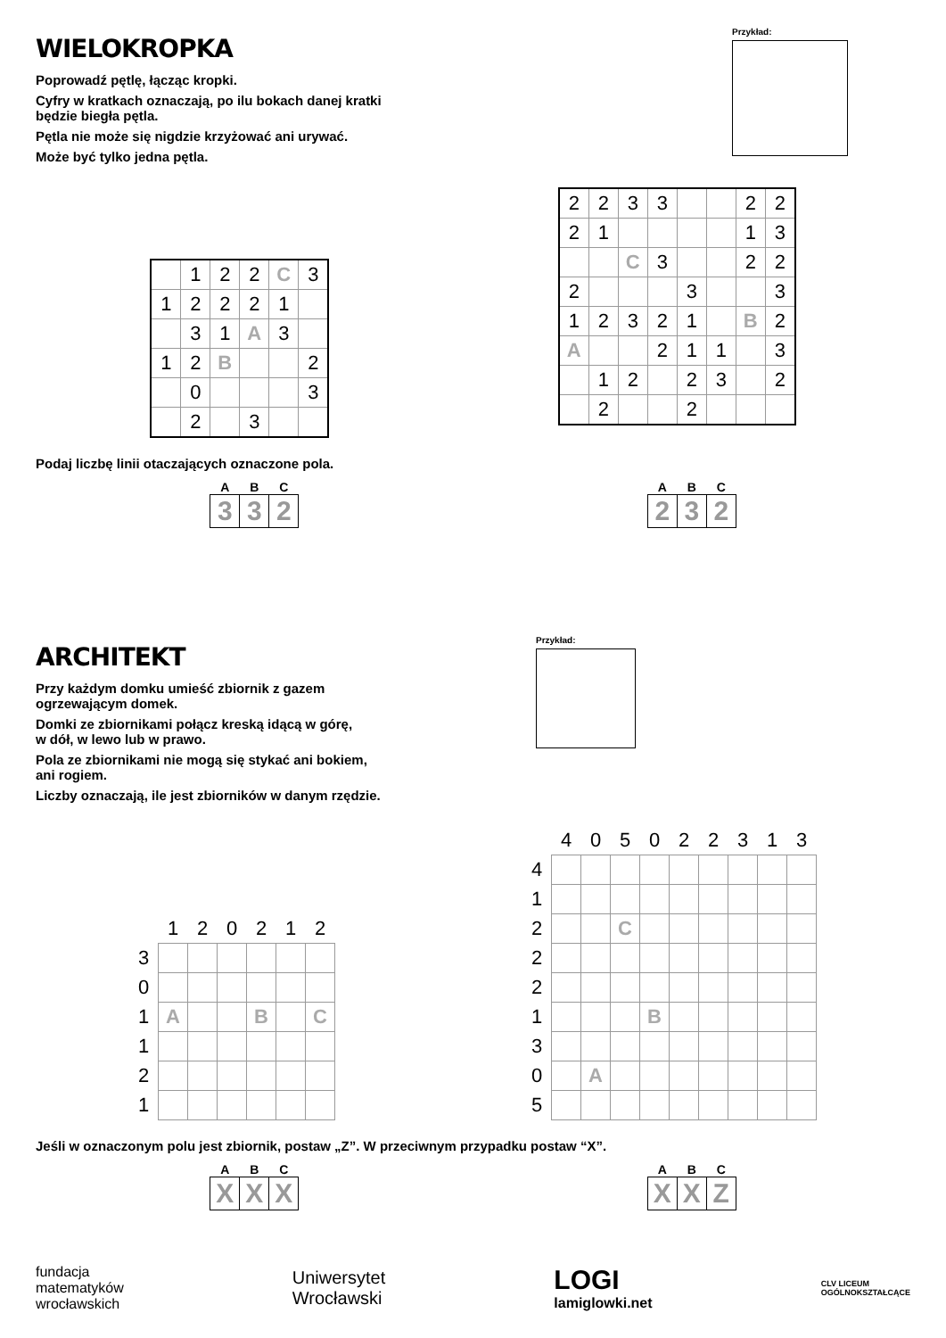WIELOKROPKA
Poprowadź pętlę, łącząc kropki.
Cyfry w kratkach oznaczają, po ilu bokach danej kratki
będzie biegła pętla.
Pętla nie może się nigdzie krzyżować ani urywać.
Może być tylko jedna pętla.
Przykład:
| | 1 | 2 | 2 | C | 3 |
| 1 | 2 | 2 | 2 | 1 | |
| | 3 | 1 | A | 3 | |
| 1 | 2 | B | | | 2 |
| | 0 | | | | 3 |
| | 2 | | 3 | | |
| 2 | 2 | 3 | 3 | | | 2 | 2 |
| 2 | 1 | | | | | 1 | 3 |
| | | C | 3 | | | 2 | 2 |
| 2 | | | | 3 | | | 3 |
| 1 | 2 | 3 | 2 | 1 | | B | 2 |
| A | | | 2 | 1 | 1 | | 3 |
| | 1 | 2 | | 2 | 3 | | 2 |
| | 2 | | | 2 | | | |
Podaj liczbę linii otaczających oznaczone pola.
| A | B | C |
| --- | --- | --- |
| 3 | 3 | 2 |
| A | B | C |
| --- | --- | --- |
| 2 | 3 | 2 |
ARCHITEKT
Przy każdym domku umieść zbiornik z gazem
ogrzewającym domek.
Domki ze zbiornikami połącz kreską idącą w górę,
w dół, w lewo lub w prawo.
Pola ze zbiornikami nie mogą się stykać ani bokiem,
ani rogiem.
Liczby oznaczają, ile jest zbiorników w danym rzędzie.
Przykład:
| | 1 | 2 | 0 | 2 | 1 | 2 |
| 3 | | | | | | |
| 0 | | | | | | |
| 1 | A | | | B | | C |
| 1 | | | | | | |
| 2 | | | | | | |
| 1 | | | | | | |
| | 4 | 0 | 5 | 0 | 2 | 2 | 3 | 1 | 3 |
| 4 | | | | | | | | | |
| 1 | | | | | | | | | |
| 2 | | | C | | | | | | |
| 2 | | | | | | | | | |
| 2 | | | | | | | | | |
| 1 | | | | B | | | | | |
| 3 | | | | | | | | | |
| 0 | | A | | | | | | | |
| 5 | | | | | | | | | |
Jeśli w oznaczonym polu jest zbiornik, postaw „Z”. W przeciwnym przypadku postaw “X”.
| A | B | C |
| --- | --- | --- |
| X | X | X |
| A | B | C |
| --- | --- | --- |
| X | X | Z |
fundacja
matematyków
wrocławskich
Uniwersytet
Wrocławski
LOGI
lamiglowki.net
CLV LICEUM
OGÓLNOKSZTAŁCĄCE